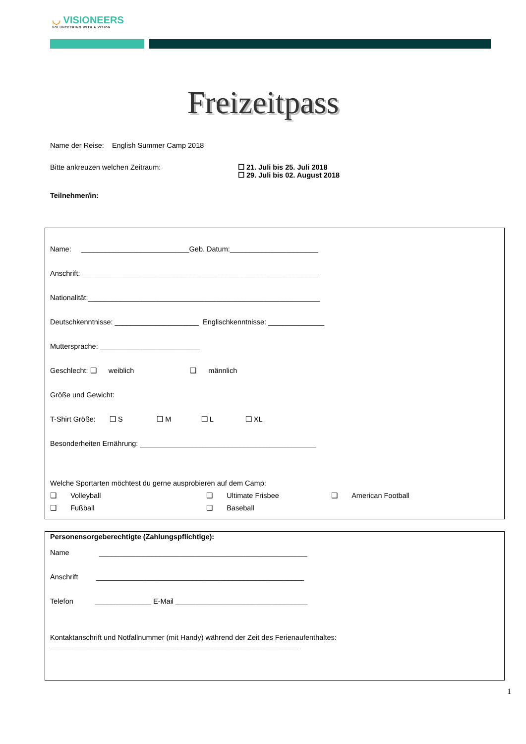◡ VISIONEERS
VOLUNTEERING WITH A VISION
Freizeitpass
Name der Reise: English Summer Camp 2018
Bitte ankreuzen welchen Zeitraum: ☐ 21. Juli bis 25. Juli 2018
☐ 29. Juli bis 02. August 2018
Teilnehmer/in:
Name: ___________________________Geb. Datum:______________________
Anschrift: ___________________________________________________________
Nationalität:__________________________________________________________
Deutschkenntnisse: _____________________ Englischkenntnisse: ______________
Muttersprache: _________________________
Geschlecht: ❑ weiblich ❑ männlich
Größe und Gewicht:
T-Shirt Größe: ❑ S ❑ M ❑ L ❑ XL
Besonderheiten Ernährung: ____________________________________________
Welche Sportarten möchtest du gerne ausprobieren auf dem Camp:
❑ Volleyball
❑ Ultimate Frisbee
❑ American Football
❑ Fußball
❑ Baseball
Personensorgeberechtigte (Zahlungspflichtige):
Name ____________________________________________________
Anschrift ____________________________________________________
Telefon ______________ E-Mail _________________________________
Kontaktanschrift und Notfallnummer (mit Handy) während der Zeit des Ferienaufenthaltes:
______________________________________________________________
1